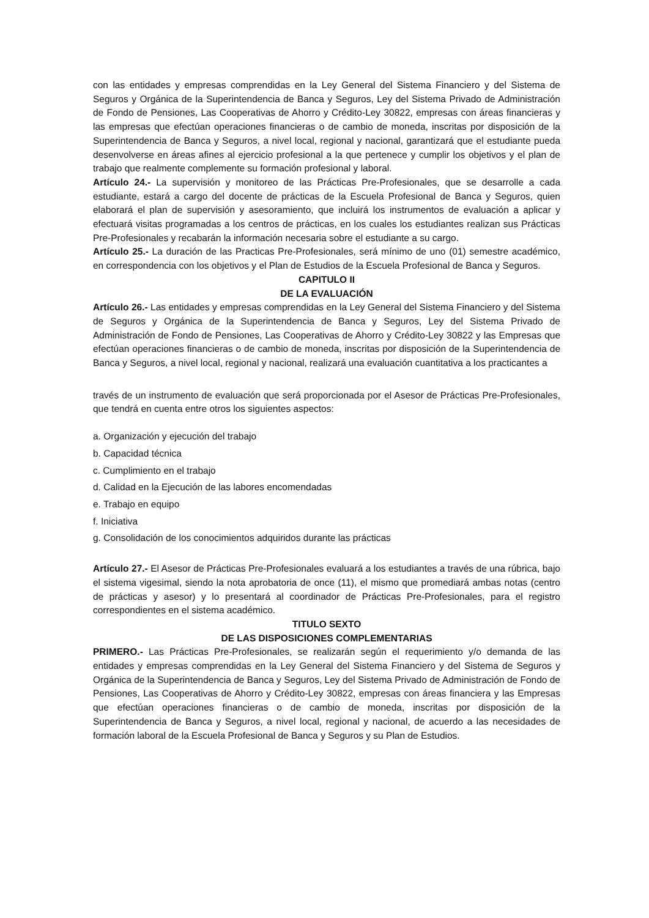con las entidades y empresas comprendidas en la Ley General del Sistema Financiero y del Sistema de Seguros y Orgánica de la Superintendencia de Banca y Seguros, Ley del Sistema Privado de Administración de Fondo de Pensiones, Las Cooperativas de Ahorro y Crédito-Ley 30822, empresas con áreas financieras y las empresas que efectúan operaciones financieras o de cambio de moneda, inscritas por disposición de la Superintendencia de Banca y Seguros, a nivel local, regional y nacional, garantizará que el estudiante pueda desenvolverse en áreas afines al ejercicio profesional a la que pertenece y cumplir los objetivos y el plan de trabajo que realmente complemente su formación profesional y laboral.
Artículo 24.- La supervisión y monitoreo de las Prácticas Pre-Profesionales, que se desarrolle a cada estudiante, estará a cargo del docente de prácticas de la Escuela Profesional de Banca y Seguros, quien elaborará el plan de supervisión y asesoramiento, que incluirá los instrumentos de evaluación a aplicar y efectuará visitas programadas a los centros de prácticas, en los cuales los estudiantes realizan sus Prácticas Pre-Profesionales y recabarán la información necesaria sobre el estudiante a su cargo.
Artículo 25.- La duración de las Practicas Pre-Profesionales, será mínimo de uno (01) semestre académico, en correspondencia con los objetivos y el Plan de Estudios de la Escuela Profesional de Banca y Seguros.
CAPITULO II
DE LA EVALUACIÓN
Artículo 26.- Las entidades y empresas comprendidas en la Ley General del Sistema Financiero y del Sistema de Seguros y Orgánica de la Superintendencia de Banca y Seguros, Ley del Sistema Privado de Administración de Fondo de Pensiones, Las Cooperativas de Ahorro y Crédito-Ley 30822 y las Empresas que efectúan operaciones financieras o de cambio de moneda, inscritas por disposición de la Superintendencia de Banca y Seguros, a nivel local, regional y nacional, realizará una evaluación cuantitativa a los practicantes a
través de un instrumento de evaluación que será proporcionada por el Asesor de Prácticas Pre-Profesionales, que tendrá en cuenta entre otros los siguientes aspectos:
a. Organización y ejecución del trabajo
b. Capacidad técnica
c. Cumplimiento en el trabajo
d. Calidad en la Ejecución de las labores encomendadas
e. Trabajo en equipo
f. Iniciativa
g. Consolidación de los conocimientos adquiridos durante las prácticas
Artículo 27.- El Asesor de Prácticas Pre-Profesionales evaluará a los estudiantes a través de una rúbrica, bajo el sistema vigesimal, siendo la nota aprobatoria de once (11), el mismo que promediará ambas notas (centro de prácticas y asesor) y lo presentará al coordinador de Prácticas Pre-Profesionales, para el registro correspondientes en el sistema académico.
TITULO SEXTO
DE LAS DISPOSICIONES COMPLEMENTARIAS
PRIMERO.- Las Prácticas Pre-Profesionales, se realizarán según el requerimiento y/o demanda de las entidades y empresas comprendidas en la Ley General del Sistema Financiero y del Sistema de Seguros y Orgánica de la Superintendencia de Banca y Seguros, Ley del Sistema Privado de Administración de Fondo de Pensiones, Las Cooperativas de Ahorro y Crédito-Ley 30822, empresas con áreas financiera y las Empresas que efectúan operaciones financieras o de cambio de moneda, inscritas por disposición de la Superintendencia de Banca y Seguros, a nivel local, regional y nacional, de acuerdo a las necesidades de formación laboral de la Escuela Profesional de Banca y Seguros y su Plan de Estudios.